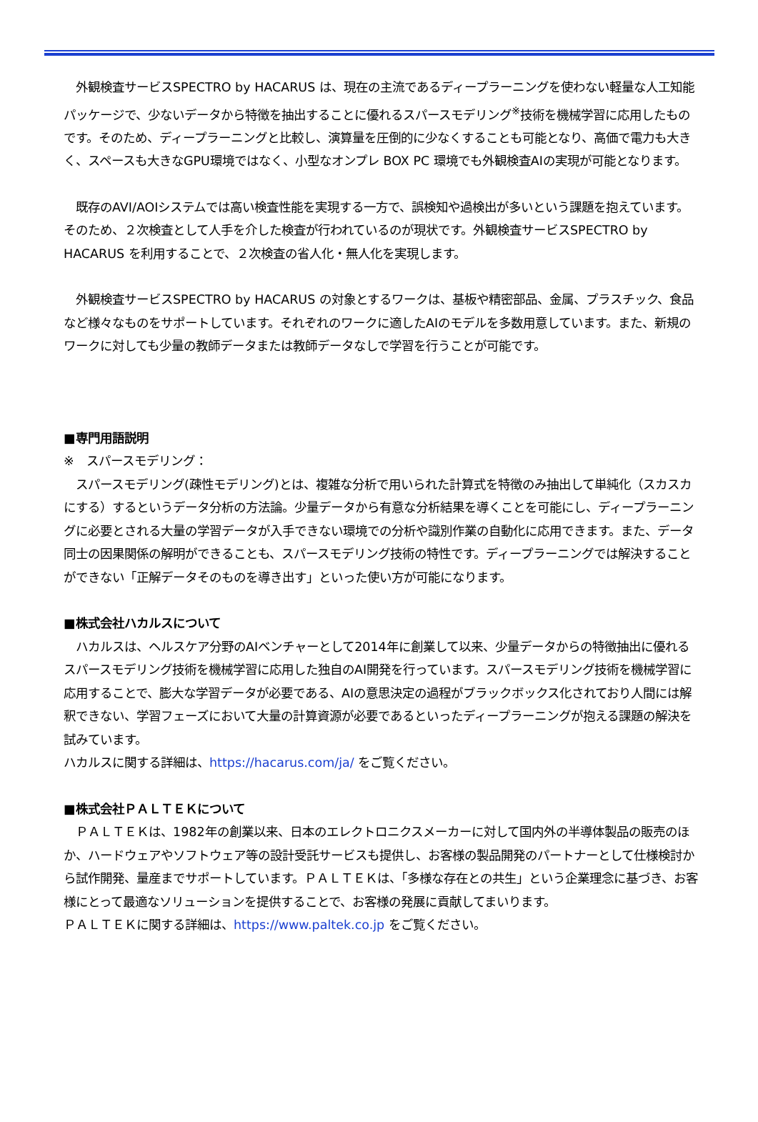外観検査サービスSPECTRO by HACARUS は、現在の主流であるディープラーニングを使わない軽量な人工知能パッケージで、少ないデータから特徴を抽出することに優れるスパースモデリング<sup>※</sup>技術を機械学習に応用したものです。そのため、ディープラーニングと比較し、演算量を圧倒的に少なくすることも可能となり、高価で電力も大きく、スペースも大きなGPU環境ではなく、小型なオンプレ BOX PC 環境でも外観検査AIの実現が可能となります。
　既存のAVI/AOIシステムでは高い検査性能を実現する一方で、誤検知や過検出が多いという課題を抱えています。そのため、２次検査として人手を介した検査が行われているのが現状です。外観検査サービスSPECTRO by HACARUS を利用することで、２次検査の省人化・無人化を実現します。
　外観検査サービスSPECTRO by HACARUS の対象とするワークは、基板や精密部品、金属、プラスチック、食品など様々なものをサポートしています。それぞれのワークに適したAIのモデルを多数用意しています。また、新規のワークに対しても少量の教師データまたは教師データなしで学習を行うことが可能です。
■専門用語説明
※　スパースモデリング：
　スパースモデリング(疎性モデリング)とは、複雑な分析で用いられた計算式を特徴のみ抽出して単純化（スカスカにする）するというデータ分析の方法論。少量データから有意な分析結果を導くことを可能にし、ディープラーニングに必要とされる大量の学習データが入手できない環境での分析や識別作業の自動化に応用できます。また、データ同士の因果関係の解明ができることも、スパースモデリング技術の特性です。ディープラーニングでは解決することができない「正解データそのものを導き出す」といった使い方が可能になります。
■株式会社ハカルスについて
　ハカルスは、ヘルスケア分野のAIベンチャーとして2014年に創業して以来、少量データからの特徴抽出に優れるスパースモデリング技術を機械学習に応用した独自のAI開発を行っています。スパースモデリング技術を機械学習に応用することで、膨大な学習データが必要である、AIの意思決定の過程がブラックボックス化されており人間には解釈できない、学習フェーズにおいて大量の計算資源が必要であるといったディープラーニングが抱える課題の解決を試みています。
ハカルスに関する詳細は、https://hacarus.com/ja/ をご覧ください。
■株式会社ＰＡＬＴＥＫについて
　ＰＡＬＴＥＫは、1982年の創業以来、日本のエレクトロニクスメーカーに対して国内外の半導体製品の販売のほか、ハードウェアやソフトウェア等の設計受託サービスも提供し、お客様の製品開発のパートナーとして仕様検討から試作開発、量産までサポートしています。ＰＡＬＴＥＫは、「多様な存在との共生」という企業理念に基づき、お客様にとって最適なソリューションを提供することで、お客様の発展に貢献してまいります。
ＰＡＬＴＥＫに関する詳細は、https://www.paltek.co.jp をご覧ください。